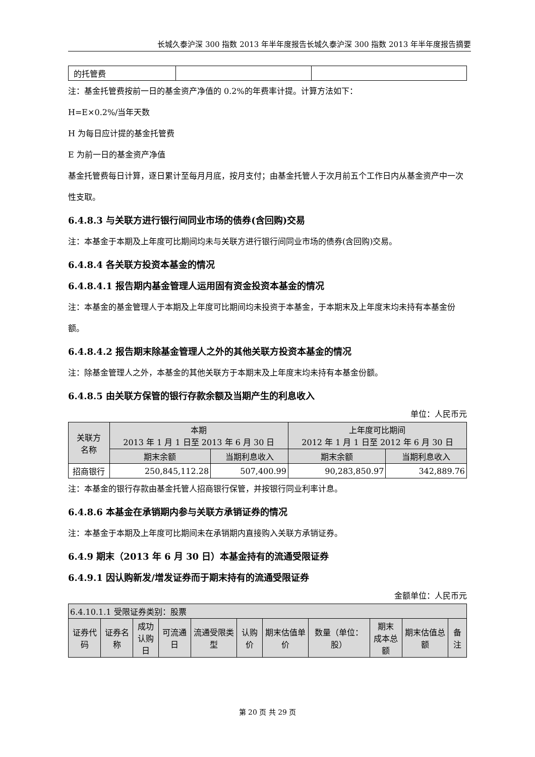长城久泰沪深 300 指数 2013 年半年度报告长城久泰沪深 300 指数 2013 年半年度报告摘要
| 的托管费 | | |
注：基金托管费按前一日的基金资产净值的 0.2%的年费率计提。计算方法如下：
H=E×0.2%/当年天数
H 为每日应计提的基金托管费
E 为前一日的基金资产净值
基金托管费每日计算，逐日累计至每月月底，按月支付；由基金托管人于次月前五个工作日内从基金资产中一次性支取。
6.4.8.3 与关联方进行银行间同业市场的债券(含回购)交易
注：本基金于本期及上年度可比期间均未与关联方进行银行间同业市场的债券(含回购)交易。
6.4.8.4 各关联方投资本基金的情况
6.4.8.4.1 报告期内基金管理人运用固有资金投资本基金的情况
注：本基金的基金管理人于本期及上年度可比期间均未投资于本基金，于本期末及上年度末均未持有本基金份额。
6.4.8.4.2 报告期末除基金管理人之外的其他关联方投资本基金的情况
注：除基金管理人之外，本基金的其他关联方于本期末及上年度末均未持有本基金份额。
6.4.8.5 由关联方保管的银行存款余额及当期产生的利息收入
单位：人民币元
| 关联方 名称 | 本期 2013 年 1 月 1 日至 2013 年 6 月 30 日 | | 上年度可比期间 2012 年 1 月 1 日至 2012 年 6 月 30 日 | |
| --- | --- | --- | --- | --- |
| | 期末余额 | 当期利息收入 | 期末余额 | 当期利息收入 |
| 招商银行 | 250,845,112.28 | 507,400.99 | 90,283,850.97 | 342,889.76 |
注：本基金的银行存款由基金托管人招商银行保管，并按银行同业利率计息。
6.4.8.6 本基金在承销期内参与关联方承销证券的情况
注：本基金于本期及上年度可比期间未在承销期内直接购入关联方承销证券。
6.4.9 期末（2013 年 6 月 30 日）本基金持有的流通受限证券
6.4.9.1 因认购新发/增发证券而于期末持有的流通受限证券
金额单位：人民币元
| 6.4.10.1.1 受限证券类别：股票 | | | | | | | | | | |
| 证券代码 | 证券名称 | 成功 认购日 | 可流通日 | 流通受限类型 | 认购价 | 期末估值单价 | 数量（单位：股） | 期末 成本总额 | 期末估值总额 | 备注 |
第 20 页 共 29 页